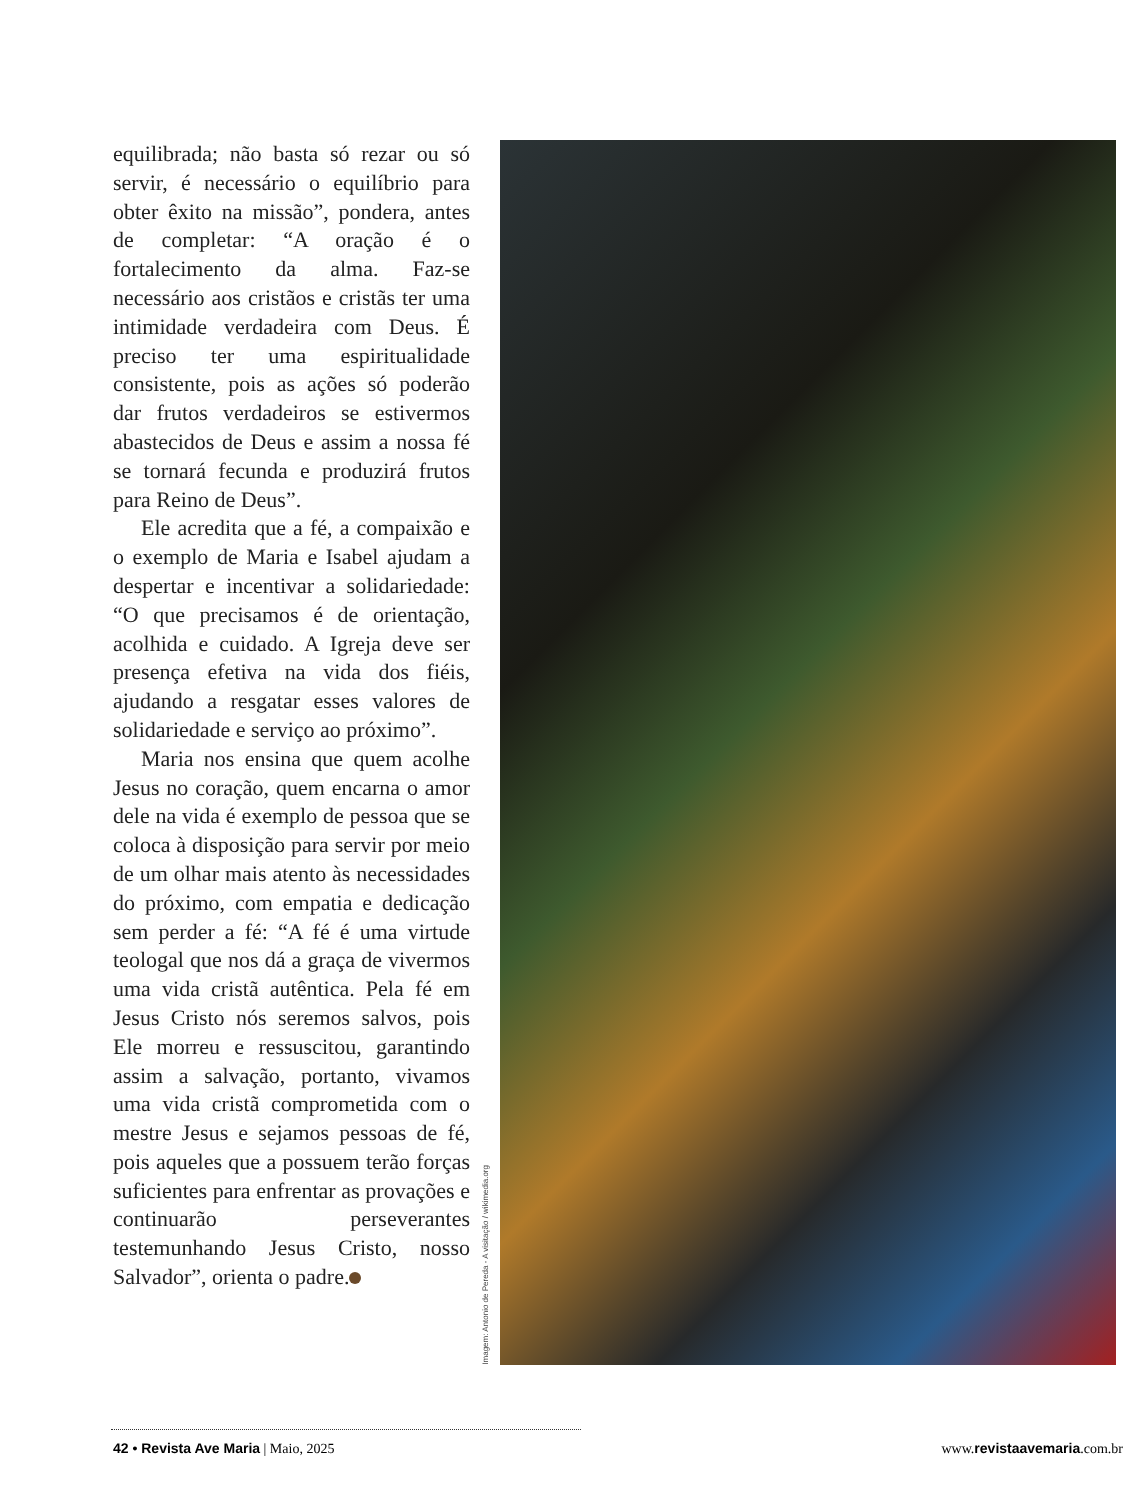equilibrada; não basta só rezar ou só servir, é necessário o equilíbrio para obter êxito na missão”, pondera, antes de completar: “A oração é o fortalecimento da alma. Faz-se necessário aos cristãos e cristãs ter uma intimidade verdadeira com Deus. É preciso ter uma espiritualidade consistente, pois as ações só poderão dar frutos verdadeiros se estivermos abastecidos de Deus e assim a nossa fé se tornará fecunda e produzirá frutos para Reino de Deus”.
Ele acredita que a fé, a compaixão e o exemplo de Maria e Isabel ajudam a despertar e incentivar a solidariedade: “O que precisamos é de orientação, acolhida e cuidado. A Igreja deve ser presença efetiva na vida dos fiéis, ajudando a resgatar esses valores de solidariedade e serviço ao próximo”.
Maria nos ensina que quem acolhe Jesus no coração, quem encarna o amor dele na vida é exemplo de pessoa que se coloca à disposição para servir por meio de um olhar mais atento às necessidades do próximo, com empatia e dedicação sem perder a fé: “A fé é uma virtude teologal que nos dá a graça de vivermos uma vida cristã autêntica. Pela fé em Jesus Cristo nós seremos salvos, pois Ele morreu e ressuscitou, garantindo assim a salvação, portanto, vivamos uma vida cristã comprometida com o mestre Jesus e sejamos pessoas de fé, pois aqueles que a possuem terão forças suficientes para enfrentar as provações e continuarão perseverantes testemunhando Jesus Cristo, nosso Salvador”, orienta o padre.
Imagem: Antonio de Pereda - A visitação / wikimedia.org
42 • Revista Ave Maria | Maio, 2025 www.revistaavemaria.com.br